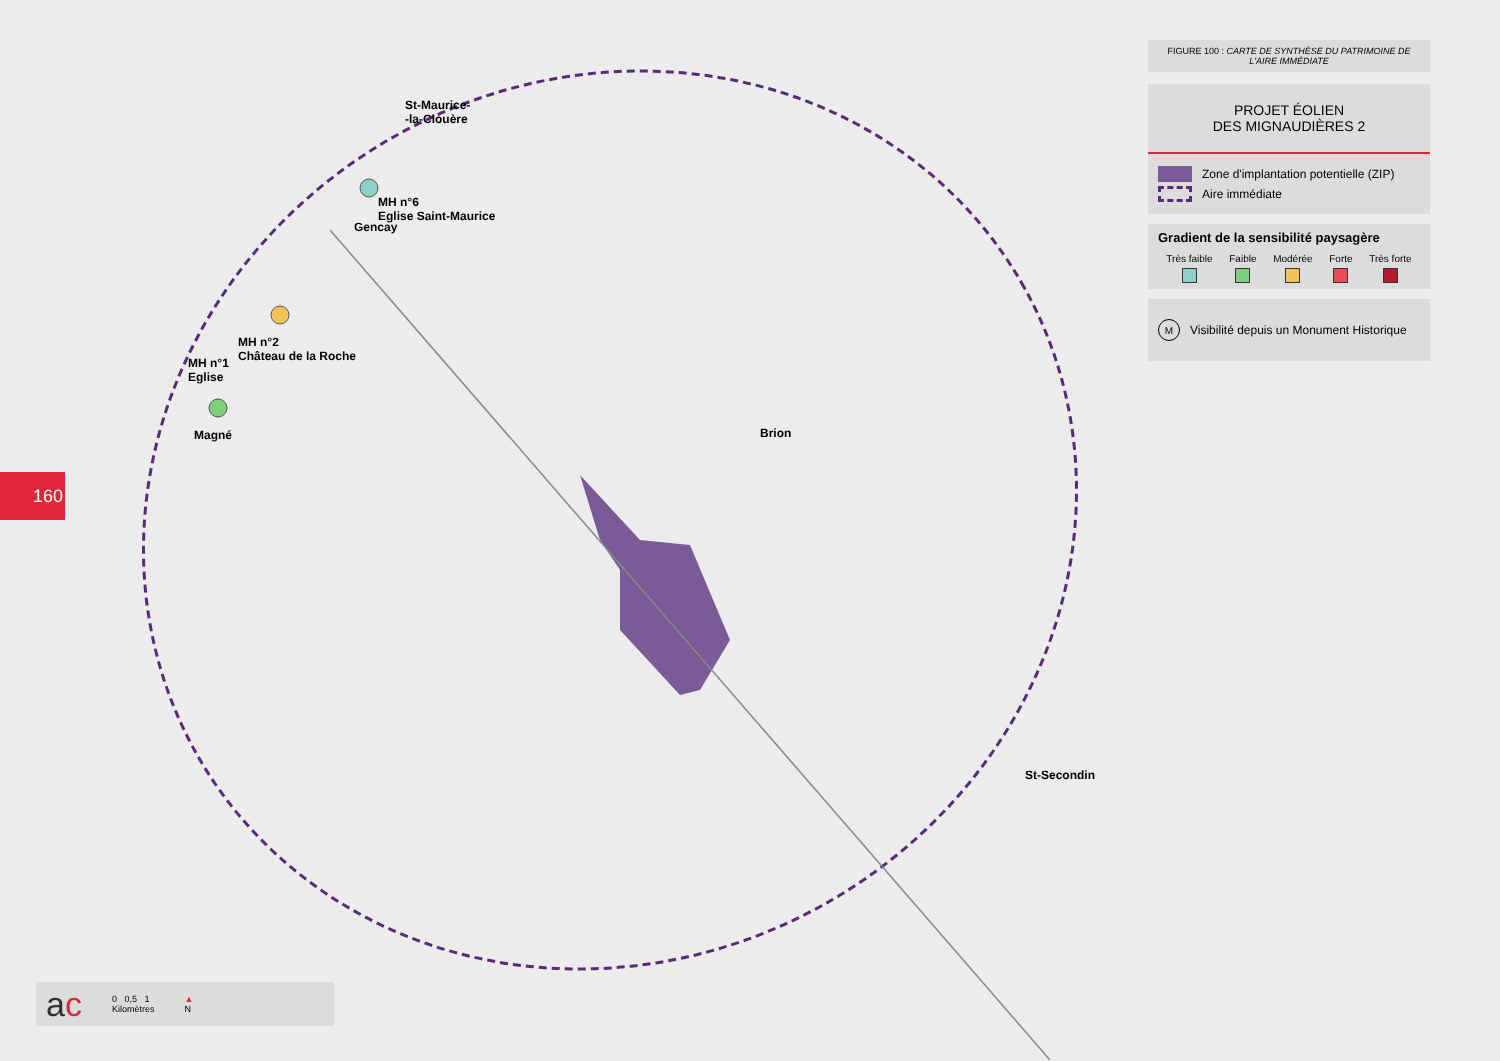St-Maurice-
-la-Clouère
MH n°6
Eglise Saint-Maurice
Gencay
MH n°2
Château de la Roche
MH n°1
Eglise
Magné Brion
St-Secondin
FIGURE 100 : CARTE DE SYNTHÈSE DU PATRIMOINE DE L'AIRE IMMÉDIATE
PROJET ÉOLIEN
DES MIGNAUDIÈRES 2
Zone d'implantation potentielle (ZIP)
Aire immédiate
Gradient de la sensibilité paysagère
Très faible Faible Modérée Forte Très forte
M Visibilité depuis un Monument Historique
160
ac
0 0,5 1
Kilomètres
▲
N